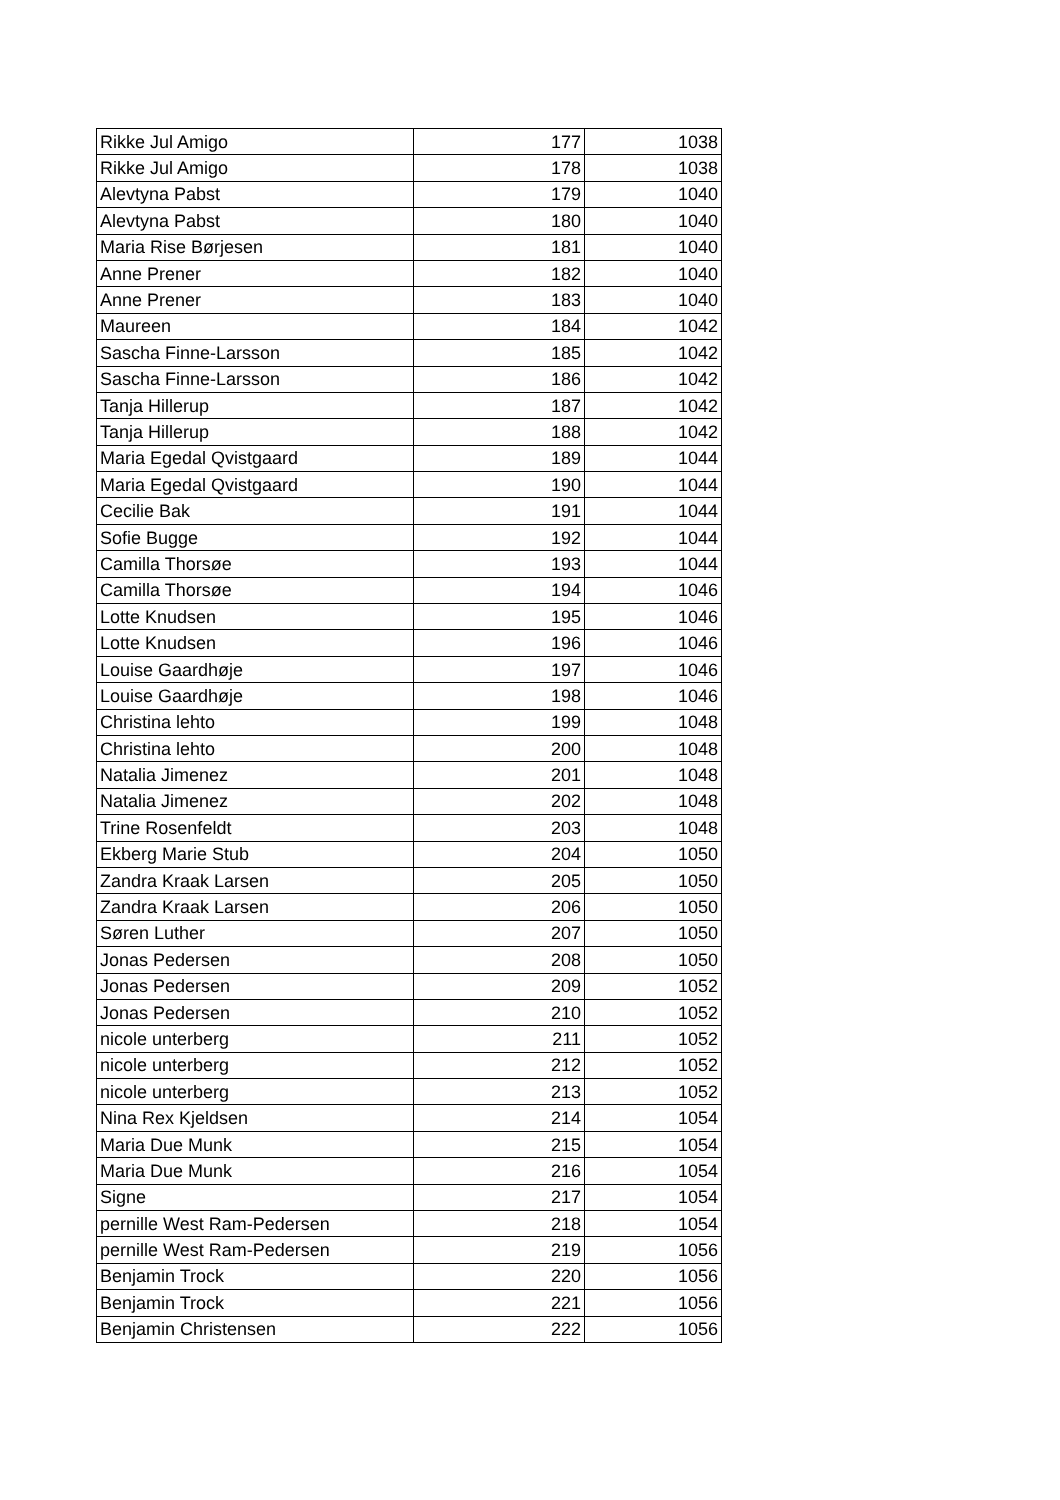| Rikke Jul Amigo | 177 | 1038 |
| Rikke Jul Amigo | 178 | 1038 |
| Alevtyna Pabst | 179 | 1040 |
| Alevtyna Pabst | 180 | 1040 |
| Maria Rise Børjesen | 181 | 1040 |
| Anne Prener | 182 | 1040 |
| Anne Prener | 183 | 1040 |
| Maureen | 184 | 1042 |
| Sascha Finne-Larsson | 185 | 1042 |
| Sascha Finne-Larsson | 186 | 1042 |
| Tanja Hillerup | 187 | 1042 |
| Tanja Hillerup | 188 | 1042 |
| Maria Egedal Qvistgaard | 189 | 1044 |
| Maria Egedal Qvistgaard | 190 | 1044 |
| Cecilie Bak | 191 | 1044 |
| Sofie Bugge | 192 | 1044 |
| Camilla Thorsøe | 193 | 1044 |
| Camilla Thorsøe | 194 | 1046 |
| Lotte Knudsen | 195 | 1046 |
| Lotte Knudsen | 196 | 1046 |
| Louise Gaardhøje | 197 | 1046 |
| Louise Gaardhøje | 198 | 1046 |
| Christina lehto | 199 | 1048 |
| Christina lehto | 200 | 1048 |
| Natalia Jimenez | 201 | 1048 |
| Natalia Jimenez | 202 | 1048 |
| Trine Rosenfeldt | 203 | 1048 |
| Ekberg Marie Stub | 204 | 1050 |
| Zandra Kraak Larsen | 205 | 1050 |
| Zandra Kraak Larsen | 206 | 1050 |
| Søren Luther | 207 | 1050 |
| Jonas Pedersen | 208 | 1050 |
| Jonas Pedersen | 209 | 1052 |
| Jonas Pedersen | 210 | 1052 |
| nicole unterberg | 211 | 1052 |
| nicole unterberg | 212 | 1052 |
| nicole unterberg | 213 | 1052 |
| Nina Rex Kjeldsen | 214 | 1054 |
| Maria Due Munk | 215 | 1054 |
| Maria Due Munk | 216 | 1054 |
| Signe | 217 | 1054 |
| pernille West Ram-Pedersen | 218 | 1054 |
| pernille West Ram-Pedersen | 219 | 1056 |
| Benjamin Trock | 220 | 1056 |
| Benjamin Trock | 221 | 1056 |
| Benjamin Christensen | 222 | 1056 |